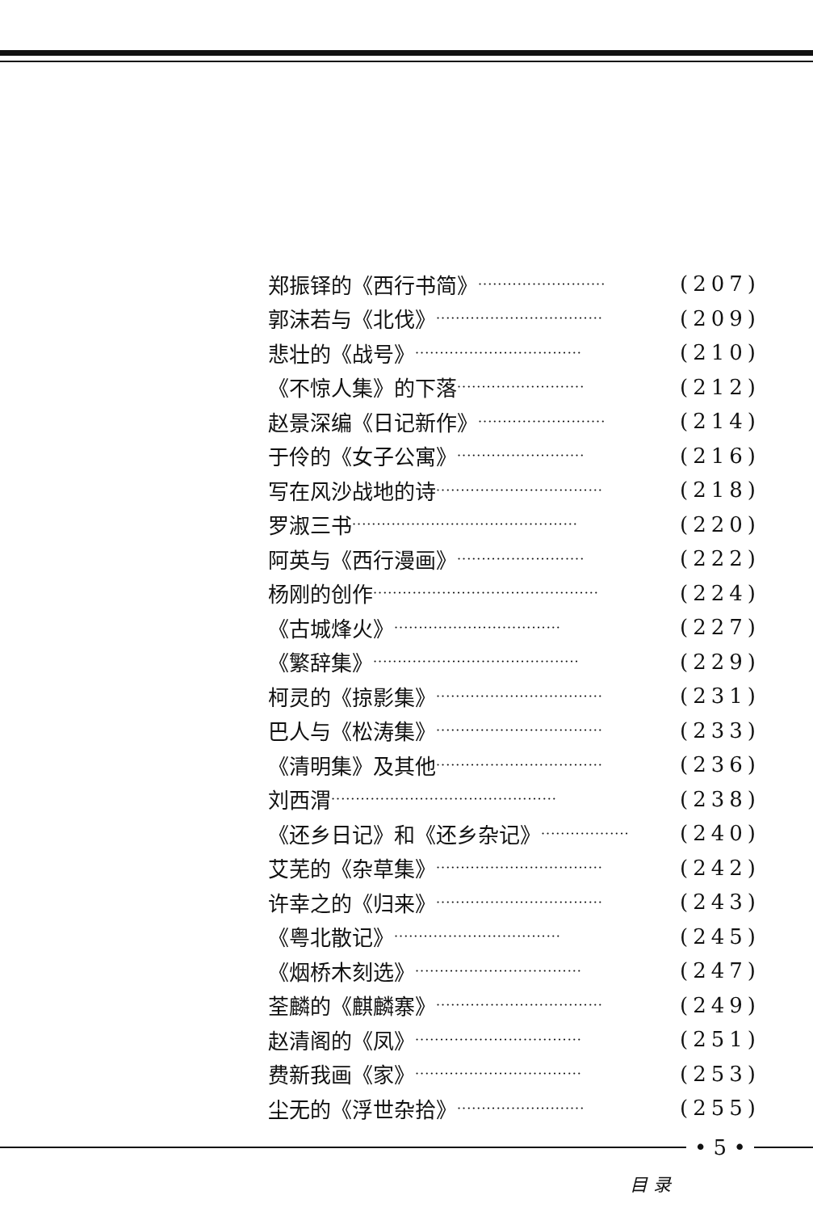郑振铎的《西行书简》 ·························· (207)
郭沫若与《北伐》 ·································· (209)
悲壮的《战号》 ·································· (210)
《不惊人集》的下落 ·························· (212)
赵景深编《日记新作》 ·························· (214)
于伶的《女子公寓》 ·························· (216)
写在风沙战地的诗 ·································· (218)
罗淑三书 ·············································· (220)
阿英与《西行漫画》 ·························· (222)
杨刚的创作 ·············································· (224)
《古城烽火》 ·································· (227)
《繁辞集》 ·········································· (229)
柯灵的《掠影集》 ·································· (231)
巴人与《松涛集》 ·································· (233)
《清明集》及其他 ·································· (236)
刘西渭 ·············································· (238)
《还乡日记》和《还乡杂记》 ·················· (240)
艾芜的《杂草集》 ·································· (242)
许幸之的《归来》 ·································· (243)
《粤北散记》 ·································· (245)
《烟桥木刻选》 ·································· (247)
荃麟的《麒麟寨》 ·································· (249)
赵清阁的《凤》 ·································· (251)
费新我画《家》 ·································· (253)
尘无的《浮世杂拾》 ·························· (255)
• 5 •
目 录